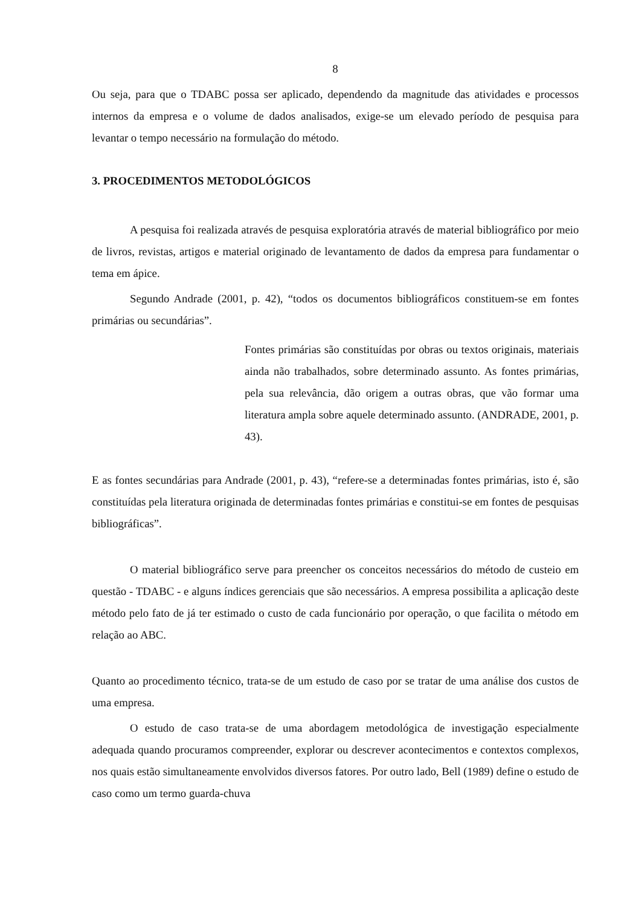8
Ou seja, para que o TDABC possa ser aplicado, dependendo da magnitude das atividades e processos internos da empresa e o volume de dados analisados, exige-se um elevado período de pesquisa para levantar o tempo necessário na formulação do método.
3. PROCEDIMENTOS METODOLÓGICOS
A pesquisa foi realizada através de pesquisa exploratória através de material bibliográfico por meio de livros, revistas, artigos e material originado de levantamento de dados da empresa para fundamentar o tema em ápice.
Segundo Andrade (2001, p. 42), “todos os documentos bibliográficos constituem-se em fontes primárias ou secundárias”.
Fontes primárias são constituídas por obras ou textos originais, materiais ainda não trabalhados, sobre determinado assunto. As fontes primárias, pela sua relevância, dão origem a outras obras, que vão formar uma literatura ampla sobre aquele determinado assunto. (ANDRADE, 2001, p. 43).
E as fontes secundárias para Andrade (2001, p. 43), “refere-se a determinadas fontes primárias, isto é, são constituídas pela literatura originada de determinadas fontes primárias e constitui-se em fontes de pesquisas bibliográficas”.
O material bibliográfico serve para preencher os conceitos necessários do método de custeio em questão - TDABC - e alguns índices gerenciais que são necessários. A empresa possibilita a aplicação deste método pelo fato de já ter estimado o custo de cada funcionário por operação, o que facilita o método em relação ao ABC.
Quanto ao procedimento técnico, trata-se de um estudo de caso por se tratar de uma análise dos custos de uma empresa.
O estudo de caso trata-se de uma abordagem metodológica de investigação especialmente adequada quando procuramos compreender, explorar ou descrever acontecimentos e contextos complexos, nos quais estão simultaneamente envolvidos diversos fatores. Por outro lado, Bell (1989) define o estudo de caso como um termo guarda-chuva